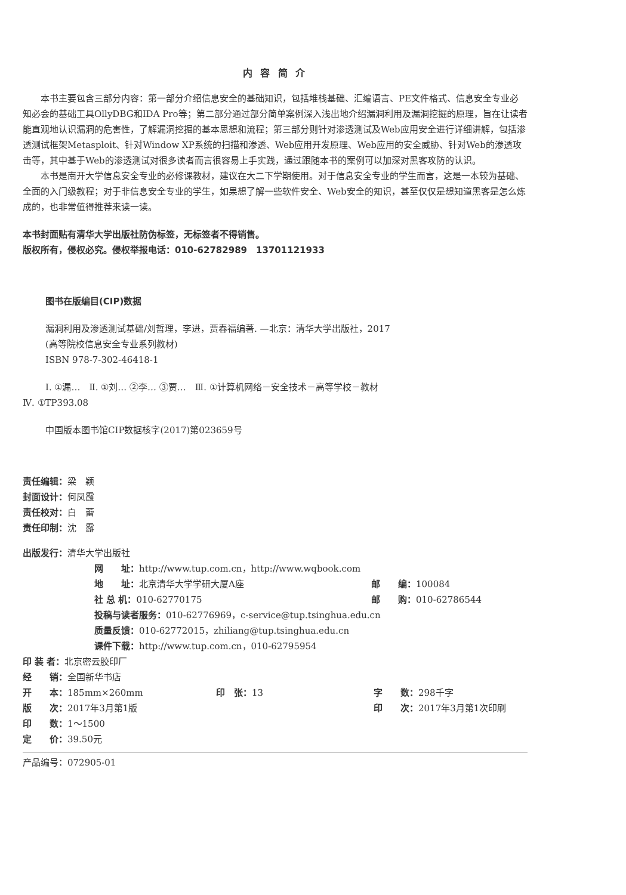内 容 简 介
本书主要包含三部分内容：第一部分介绍信息安全的基础知识，包括堆栈基础、汇编语言、PE文件格式、信息安全专业必知必会的基础工具OllyDBG和IDA Pro等；第二部分通过部分简单案例深入浅出地介绍漏洞利用及漏洞挖掘的原理，旨在让读者能直观地认识漏洞的危害性，了解漏洞挖掘的基本思想和流程；第三部分则针对渗透测试及Web应用安全进行详细讲解，包括渗透测试框架Metasploit、针对Window XP系统的扫描和渗透、Web应用开发原理、Web应用的安全威胁、针对Web的渗透攻击等，其中基于Web的渗透测试对很多读者而言很容易上手实践，通过跟随本书的案例可以加深对黑客攻防的认识。
本书是南开大学信息安全专业的必修课教材，建议在大二下学期使用。对于信息安全专业的学生而言，这是一本较为基础、全面的入门级教程；对于非信息安全专业的学生，如果想了解一些软件安全、Web安全的知识，甚至仅仅是想知道黑客是怎么炼成的，也非常值得推荐来读一读。
本书封面贴有清华大学出版社防伪标签，无标签者不得销售。
版权所有，侵权必究。侵权举报电话：010-62782989　13701121933
图书在版编目(CIP)数据
漏洞利用及渗透测试基础/刘哲理，李进，贾春福编著. —北京：清华大学出版社，2017
(高等院校信息安全专业系列教材)
ISBN 978-7-302-46418-1
Ⅰ. ①漏…　Ⅱ. ①刘… ②李… ③贾…　Ⅲ. ①计算机网络－安全技术－高等学校－教材
Ⅳ. ①TP393.08
中国版本图书馆CIP数据核字(2017)第023659号
责任编辑：梁　颖
封面设计：何凤霞
责任校对：白　蕾
责任印制：沈　露
出版发行：清华大学出版社
| 网 址： http://www.tup.com.cn，http://www.wqbook.com | |
| 地 址： 北京清华大学学研大厦A座 | 邮 编： 100084 |
| 社 总 机： 010-62770175 | 邮 购： 010-62786544 |
| 投稿与读者服务： 010-62776969，c-service@tup.tsinghua.edu.cn | |
| 质量反馈： 010-62772015，zhiliang@tup.tsinghua.edu.cn | |
| 课件下载： http://www.tup.com.cn，010-62795954 | |
| 印 装 者： 北京密云胶印厂 | | |
| 经 销： 全国新华书店 | | |
| 开 本： 185mm×260mm | 印 张： 13 | 字 数： 298千字 |
| 版 次： 2017年3月第1版 | | 印 次： 2017年3月第1次印刷 |
| 印 数： 1～1500 | | |
| 定 价： 39.50元 | | |
产品编号：072905-01